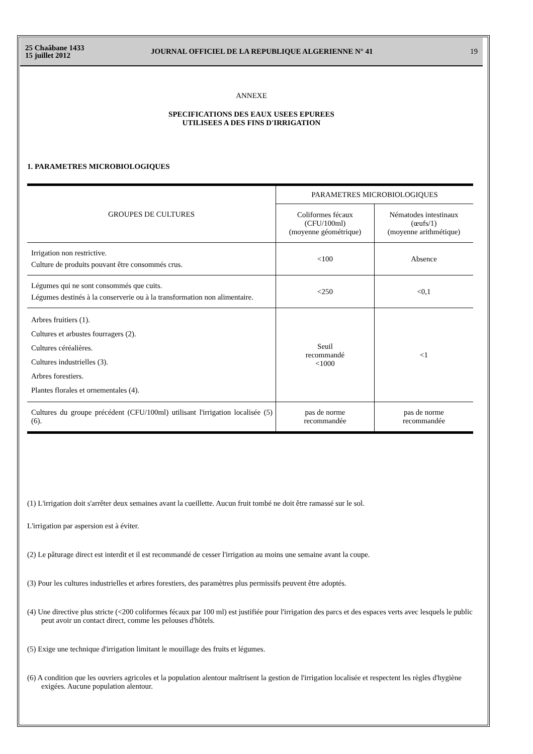25 Chaâbane 1433
15 juillet 2012
JOURNAL OFFICIEL DE LA REPUBLIQUE ALGERIENNE N° 41
19
ANNEXE
SPECIFICATIONS DES EAUX USEES EPUREES
UTILISEES A DES FINS D'IRRIGATION
1. PARAMETRES MICROBIOLOGIQUES
| GROUPES DE CULTURES | PARAMETRES MICROBIOLOGIQUES | |
| --- | --- | --- |
| | Coliformes fécaux (CFU/100ml) (moyenne géométrique) | Nématodes intestinaux (œufs/1) (moyenne arithmétique) |
| Irrigation non restrictive. Culture de produits pouvant être consommés crus. | <100 | Absence |
| Légumes qui ne sont consommés que cuits. Légumes destinés à la conserverie ou à la transformation non alimentaire. | <250 | <0,1 |
| Arbres fruitiers (1). Cultures et arbustes fourragers (2). Cultures céréalières. Cultures industrielles (3). Arbres forestiers. Plantes florales et ornementales (4). | Seuil recommandé <1000 | <1 |
| Cultures du groupe précédent (CFU/100ml) utilisant l'irrigation localisée (5) (6). | pas de norme recommandée | pas de norme recommandée |
(1) L'irrigation doit s'arrêter deux semaines avant la cueillette. Aucun fruit tombé ne doit être ramassé sur le sol.
L'irrigation par aspersion est à éviter.
(2) Le pâturage direct est interdit et il est recommandé de cesser l'irrigation au moins une semaine avant la coupe.
(3) Pour les cultures industrielles et arbres forestiers, des paramètres plus permissifs peuvent être adoptés.
(4) Une directive plus stricte (<200 coliformes fécaux par 100 ml) est justifiée pour l'irrigation des parcs et des espaces verts avec lesquels le public peut avoir un contact direct, comme les pelouses d'hôtels.
(5) Exige une technique d'irrigation limitant le mouillage des fruits et légumes.
(6) A condition que les ouvriers agricoles et la population alentour maîtrisent la gestion de l'irrigation localisée et respectent les règles d'hygiène exigées. Aucune population alentour.